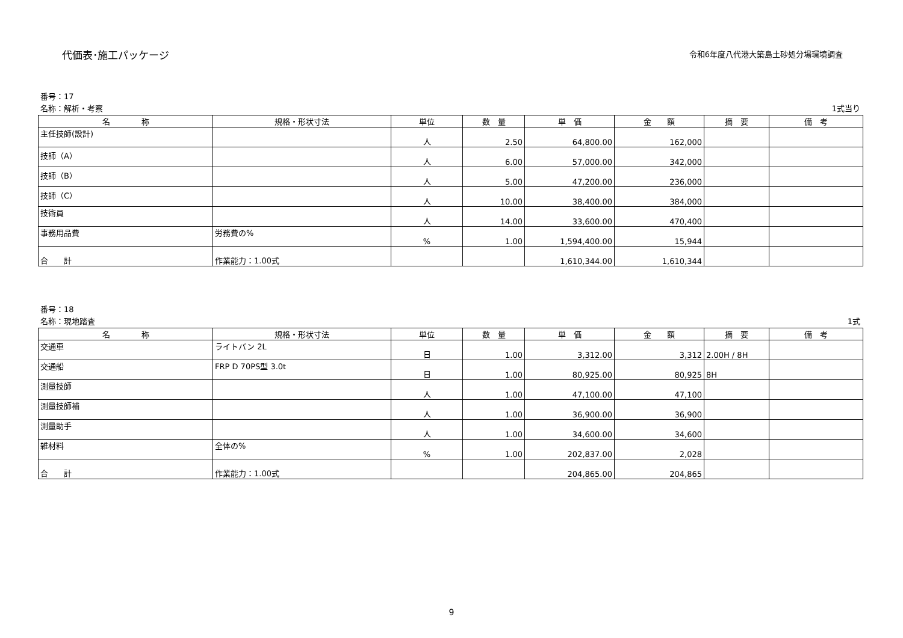代価表･施工パッケージ
令和6年度八代港大築島土砂処分場環境調査
番号：17
名称：解析・考察 1式当り
| 名 称 | 規格・形状寸法 | 単位 | 数 量 | 単 価 | 金 額 | 摘 要 | 備 考 |
| --- | --- | --- | --- | --- | --- | --- | --- |
| 主任技師(設計) | | 人 | 2.50 | 64,800.00 | 162,000 | | |
| 技師（A） | | 人 | 6.00 | 57,000.00 | 342,000 | | |
| 技師（B） | | 人 | 5.00 | 47,200.00 | 236,000 | | |
| 技師（C） | | 人 | 10.00 | 38,400.00 | 384,000 | | |
| 技術員 | | 人 | 14.00 | 33,600.00 | 470,400 | | |
| 事務用品費 | 労務費の% | % | 1.00 | 1,594,400.00 | 15,944 | | |
| 合 計 | 作業能力：1.00式 | | | 1,610,344.00 | 1,610,344 | | |
番号：18
名称：現地踏査 1式
| 名 称 | 規格・形状寸法 | 単位 | 数 量 | 単 価 | 金 額 | 摘 要 | 備 考 |
| --- | --- | --- | --- | --- | --- | --- | --- |
| 交通車 | ライトバン 2L | 日 | 1.00 | 3,312.00 | 3,312 | 2.00H / 8H | |
| 交通船 | FRP D 70PS型 3.0t | 日 | 1.00 | 80,925.00 | 80,925 | 8H | |
| 測量技師 | | 人 | 1.00 | 47,100.00 | 47,100 | | |
| 測量技師補 | | 人 | 1.00 | 36,900.00 | 36,900 | | |
| 測量助手 | | 人 | 1.00 | 34,600.00 | 34,600 | | |
| 雑材料 | 全体の% | % | 1.00 | 202,837.00 | 2,028 | | |
| 合 計 | 作業能力：1.00式 | | | 204,865.00 | 204,865 | | |
9